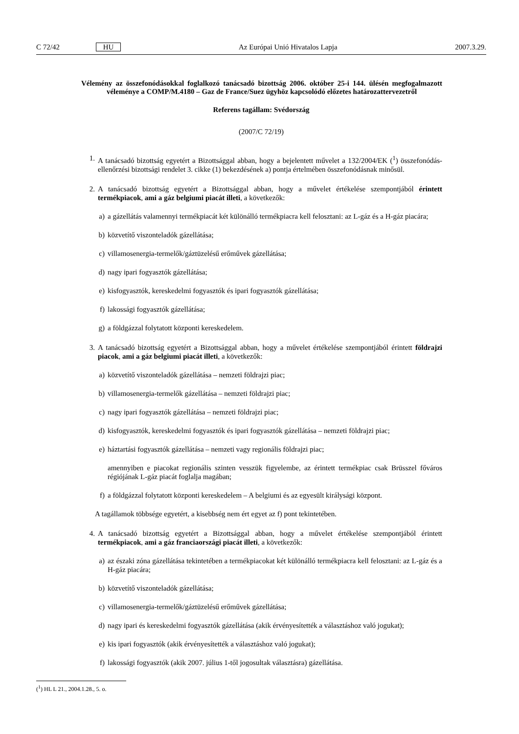C 72/42 HU Az Európai Unió Hivatalos Lapja 2007.3.29.
Vélemény az összefonódásokkal foglalkozó tanácsadó bizottság 2006. október 25-i 144. ülésén megfogalmazott véleménye a COMP/M.4180 – Gaz de France/Suez ügyhöz kapcsolódó előzetes határozattervezetről
Referens tagállam: Svédország
(2007/C 72/19)
1. A tanácsadó bizottság egyetért a Bizottsággal abban, hogy a bejelentett művelet a 132/2004/EK (<sup>1</sup>) összefonódás-ellenőrzési bizottsági rendelet 3. cikke (1) bekezdésének a) pontja értelmében összefonódásnak minősül.
2. A tanácsadó bizottság egyetért a Bizottsággal abban, hogy a művelet értékelése szempontjából érintett termékpiacok, ami a gáz belgiumi piacát illeti, a következők:
a) a gázellátás valamennyi termékpiacát két különálló termékpiacra kell felosztani: az L-gáz és a H-gáz piacára;
b) közvetítő viszonteladók gázellátása;
c) villamosenergia-termelők/gáztüzelésű erőművek gázellátása;
d) nagy ipari fogyasztók gázellátása;
e) kisfogyasztók, kereskedelmi fogyasztók és ipari fogyasztók gázellátása;
f) lakossági fogyasztók gázellátása;
g) a földgázzal folytatott központi kereskedelem.
3. A tanácsadó bizottság egyetért a Bizottsággal abban, hogy a művelet értékelése szempontjából érintett földrajzi piacok, ami a gáz belgiumi piacát illeti, a következők:
a) közvetítő viszonteladók gázellátása – nemzeti földrajzi piac;
b) villamosenergia-termelők gázellátása – nemzeti földrajzi piac;
c) nagy ipari fogyasztók gázellátása – nemzeti földrajzi piac;
d) kisfogyasztók, kereskedelmi fogyasztók és ipari fogyasztók gázellátása – nemzeti földrajzi piac;
e) háztartási fogyasztók gázellátása – nemzeti vagy regionális földrajzi piac;
amennyiben e piacokat regionális szinten vesszük figyelembe, az érintett termékpiac csak Brüsszel főváros régiójának L-gáz piacát foglalja magában;
f) a földgázzal folytatott központi kereskedelem – A belgiumi és az egyesült királysági központ.
A tagállamok többsége egyetért, a kisebbség nem ért egyet az f) pont tekintetében.
4. A tanácsadó bizottság egyetért a Bizottsággal abban, hogy a művelet értékelése szempontjából érintett termékpiacok, ami a gáz franciaországi piacát illeti, a következők:
a) az északi zóna gázellátása tekintetében a termékpiacokat két különálló termékpiacra kell felosztani: az L-gáz és a H-gáz piacára;
b) közvetítő viszonteladók gázellátása;
c) villamosenergia-termelők/gáztüzelésű erőművek gázellátása;
d) nagy ipari és kereskedelmi fogyasztók gázellátása (akik érvényesítették a választáshoz való jogukat);
e) kis ipari fogyasztók (akik érvényesítették a választáshoz való jogukat);
f) lakossági fogyasztók (akik 2007. július 1-től jogosultak választásra) gázellátása.
(<sup>1</sup>) HL L 21., 2004.1.28., 5. o.